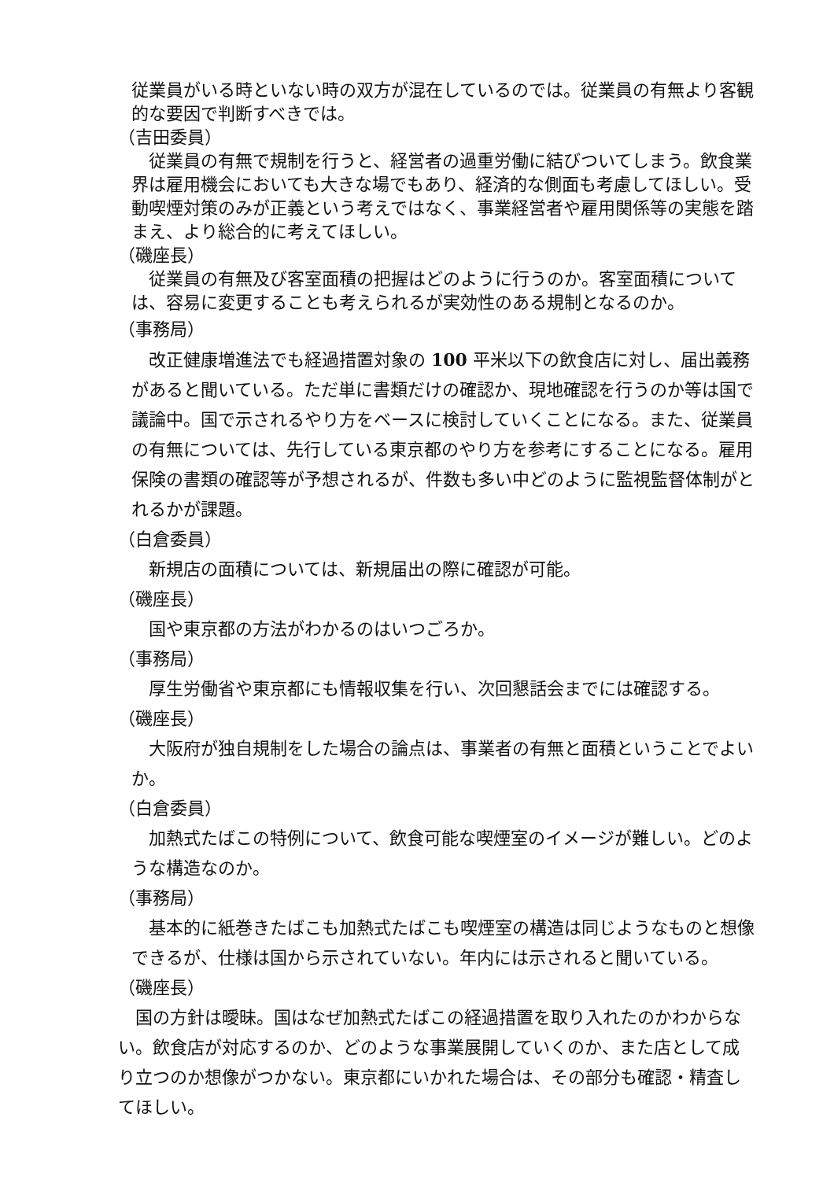従業員がいる時といない時の双方が混在しているのでは。従業員の有無より客観的な要因で判断すべきでは。
（吉田委員）
　従業員の有無で規制を行うと、経営者の過重労働に結びついてしまう。飲食業界は雇用機会においても大きな場でもあり、経済的な側面も考慮してほしい。受動喫煙対策のみが正義という考えではなく、事業経営者や雇用関係等の実態を踏まえ、より総合的に考えてほしい。
（磯座長）
　従業員の有無及び客室面積の把握はどのように行うのか。客室面積については、容易に変更することも考えられるが実効性のある規制となるのか。
（事務局）
　改正健康増進法でも経過措置対象の 100 平米以下の飲食店に対し、届出義務があると聞いている。ただ単に書類だけの確認か、現地確認を行うのか等は国で議論中。国で示されるやり方をベースに検討していくことになる。また、従業員の有無については、先行している東京都のやり方を参考にすることになる。雇用保険の書類の確認等が予想されるが、件数も多い中どのように監視監督体制がとれるかが課題。
（白倉委員）
　新規店の面積については、新規届出の際に確認が可能。
（磯座長）
　国や東京都の方法がわかるのはいつごろか。
（事務局）
　厚生労働省や東京都にも情報収集を行い、次回懇話会までには確認する。
（磯座長）
　大阪府が独自規制をした場合の論点は、事業者の有無と面積ということでよいか。
（白倉委員）
　加熱式たばこの特例について、飲食可能な喫煙室のイメージが難しい。どのような構造なのか。
（事務局）
　基本的に紙巻きたばこも加熱式たばこも喫煙室の構造は同じようなものと想像できるが、仕様は国から示されていない。年内には示されると聞いている。
（磯座長）
　国の方針は曖昧。国はなぜ加熱式たばこの経過措置を取り入れたのかわからない。飲食店が対応するのか、どのような事業展開していくのか、また店として成り立つのか想像がつかない。東京都にいかれた場合は、その部分も確認・精査してほしい。